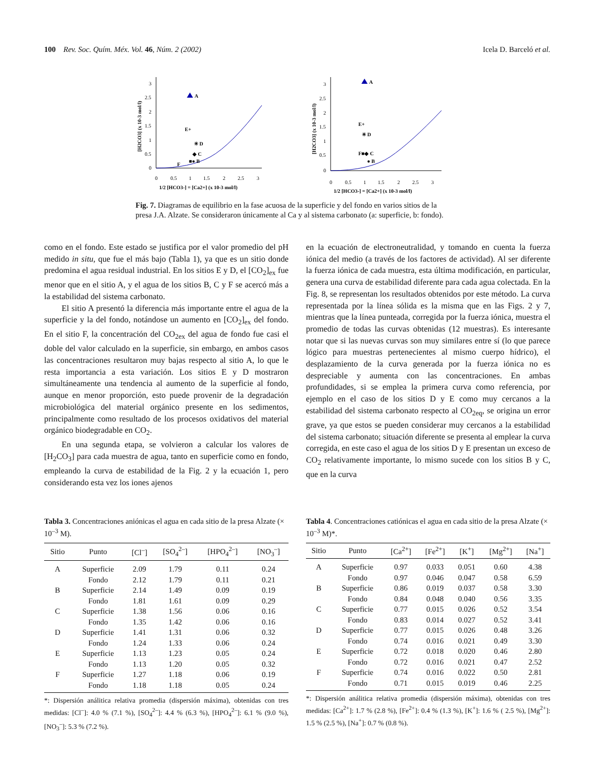100 Rev. Soc. Quím. Méx. Vol. 46, Núm. 2 (2002) Icela D. Barceló et al.
0
0.5
1
1.5
2
2.5
3
0
0.5
1
1.5
2
2.5
3
1/2 [HCO3-] = [Ca2+] (x 10-3 mol/l)
[H2CO3] (x 10-3 mol/l)
A
E+
✳ D
◆ C
■● B
F
0
0.5
1
1.5
2
2.5
3
0
0.5
1
1.5
2
2.5
3
1/2 [HCO3-] = [Ca2+] (x 10-3 mol/l)
[H2CO3] (x 10-3 mol/l)
A
E+
✳ D
F■◆ C
● B
Fig. 7. Diagramas de equilibrio en la fase acuosa de la superficie y del fondo en varios sitios de la presa J.A. Alzate. Se consideraron únicamente al Ca y al sistema carbonato (a: superficie, b: fondo).
como en el fondo. Este estado se justifica por el valor promedio del pH medido in situ, que fue el más bajo (Tabla 1), ya que es un sitio donde predomina el agua residual industrial. En los sitios E y D, el [CO<sub>2</sub>]<sub>ex</sub> fue menor que en el sitio A, y el agua de los sitios B, C y F se acercó más a la estabilidad del sistema carbonato.
El sitio A presentó la diferencia más importante entre el agua de la superficie y la del fondo, notándose un aumento en [CO<sub>2</sub>]<sub>ex</sub> del fondo. En el sitio F, la concentración del CO<sub>2ex</sub> del agua de fondo fue casi el doble del valor calculado en la superficie, sin embargo, en ambos casos las concentraciones resultaron muy bajas respecto al sitio A, lo que le resta importancia a esta variación. Los sitios E y D mostraron simultáneamente una tendencia al aumento de la superficie al fondo, aunque en menor proporción, esto puede provenir de la degradación microbiológica del material orgánico presente en los sedimentos, principalmente como resultado de los procesos oxidativos del material orgánico biodegradable en CO<sub>2</sub>.
En una segunda etapa, se volvieron a calcular los valores de [H<sub>2</sub>CO<sub>3</sub>] para cada muestra de agua, tanto en superficie como en fondo, empleando la curva de estabilidad de la Fig. 2 y la ecuación 1, pero considerando esta vez los iones ajenos
en la ecuación de electroneutralidad, y tomando en cuenta la fuerza iónica del medio (a través de los factores de actividad). Al ser diferente la fuerza iónica de cada muestra, esta última modificación, en particular, genera una curva de estabilidad diferente para cada agua colectada. En la Fig. 8, se representan los resultados obtenidos por este método. La curva representada por la línea sólida es la misma que en las Figs. 2 y 7, mientras que la línea punteada, corregida por la fuerza iónica, muestra el promedio de todas las curvas obtenidas (12 muestras). Es interesante notar que si las nuevas curvas son muy similares entre sí (lo que parece lógico para muestras pertenecientes al mismo cuerpo hídrico), el desplazamiento de la curva generada por la fuerza iónica no es despreciable y aumenta con las concentraciones. En ambas profundidades, si se emplea la primera curva como referencia, por ejemplo en el caso de los sitios D y E como muy cercanos a la estabilidad del sistema carbonato respecto al CO<sub>2eq</sub>, se origina un error grave, ya que estos se pueden considerar muy cercanos a la estabilidad del sistema carbonato; situación diferente se presenta al emplear la curva corregida, en este caso el agua de los sitios D y E presentan un exceso de CO<sub>2</sub> relativamente importante, lo mismo sucede con los sitios B y C, que en la curva
Tabla 3. Concentraciones aniónicas el agua en cada sitio de la presa Alzate (× 10<sup>–3</sup> M).
| Sitio | Punto | [Cl<sup>–</sup>] | [SO<sub>4</sub><sup>2–</sup>] | [HPO<sub>4</sub><sup>2–</sup>] | [NO<sub>3</sub><sup>–</sup>] |
| --- | --- | --- | --- | --- | --- |
| A | Superficie | 2.09 | 1.79 | 0.11 | 0.24 |
| | Fondo | 2.12 | 1.79 | 0.11 | 0.21 |
| B | Superficie | 2.14 | 1.49 | 0.09 | 0.19 |
| | Fondo | 1.81 | 1.61 | 0.09 | 0.29 |
| C | Superficie | 1.38 | 1.56 | 0.06 | 0.16 |
| | Fondo | 1.35 | 1.42 | 0.06 | 0.16 |
| D | Superficie | 1.41 | 1.31 | 0.06 | 0.32 |
| | Fondo | 1.24 | 1.33 | 0.06 | 0.24 |
| E | Superficie | 1.13 | 1.23 | 0.05 | 0.24 |
| | Fondo | 1.13 | 1.20 | 0.05 | 0.32 |
| F | Superficie | 1.27 | 1.18 | 0.06 | 0.19 |
| | Fondo | 1.18 | 1.18 | 0.05 | 0.24 |
*: Dispersión análitica relativa promedia (dispersión máxima), obtenidas con tres medidas: [Cl<sup>–</sup>]: 4.0 % (7.1 %), [SO<sub>4</sub><sup>2–</sup>]: 4.4 % (6.3 %), [HPO<sub>4</sub><sup>2–</sup>]: 6.1 % (9.0 %), [NO<sub>3</sub><sup>–</sup>]: 5.3 % (7.2 %).
Tabla 4. Concentraciones catiónicas el agua en cada sitio de la presa Alzate (× 10<sup>–3</sup> M)*.
| Sitio | Punto | [Ca<sup>2+</sup>] | [Fe<sup>2+</sup>] | [K<sup>+</sup>] | [Mg<sup>2+</sup>] | [Na<sup>+</sup>] |
| --- | --- | --- | --- | --- | --- | --- |
| A | Superficie | 0.97 | 0.033 | 0.051 | 0.60 | 4.38 |
| | Fondo | 0.97 | 0.046 | 0.047 | 0.58 | 6.59 |
| B | Superficie | 0.86 | 0.019 | 0.037 | 0.58 | 3.30 |
| | Fondo | 0.84 | 0.048 | 0.040 | 0.56 | 3.35 |
| C | Superficie | 0.77 | 0.015 | 0.026 | 0.52 | 3.54 |
| | Fondo | 0.83 | 0.014 | 0.027 | 0.52 | 3.41 |
| D | Superficie | 0.77 | 0.015 | 0.026 | 0.48 | 3.26 |
| | Fondo | 0.74 | 0.016 | 0.021 | 0.49 | 3.30 |
| E | Superficie | 0.72 | 0.018 | 0.020 | 0.46 | 2.80 |
| | Fondo | 0.72 | 0.016 | 0.021 | 0.47 | 2.52 |
| F | Superficie | 0.74 | 0.016 | 0.022 | 0.50 | 2.81 |
| | Fondo | 0.71 | 0.015 | 0.019 | 0.46 | 2.25 |
*: Dispersión análitica relativa promedia (dispersión máxima), obtenidas con tres medidas: [Ca<sup>2+</sup>]: 1.7 % (2.8 %), [Fe<sup>2+</sup>]: 0.4 % (1.3 %), [K<sup>+</sup>]: 1.6 % ( 2.5 %), [Mg<sup>2+</sup>]: 1.5 % (2.5 %), [Na<sup>+</sup>]: 0.7 % (0.8 %).